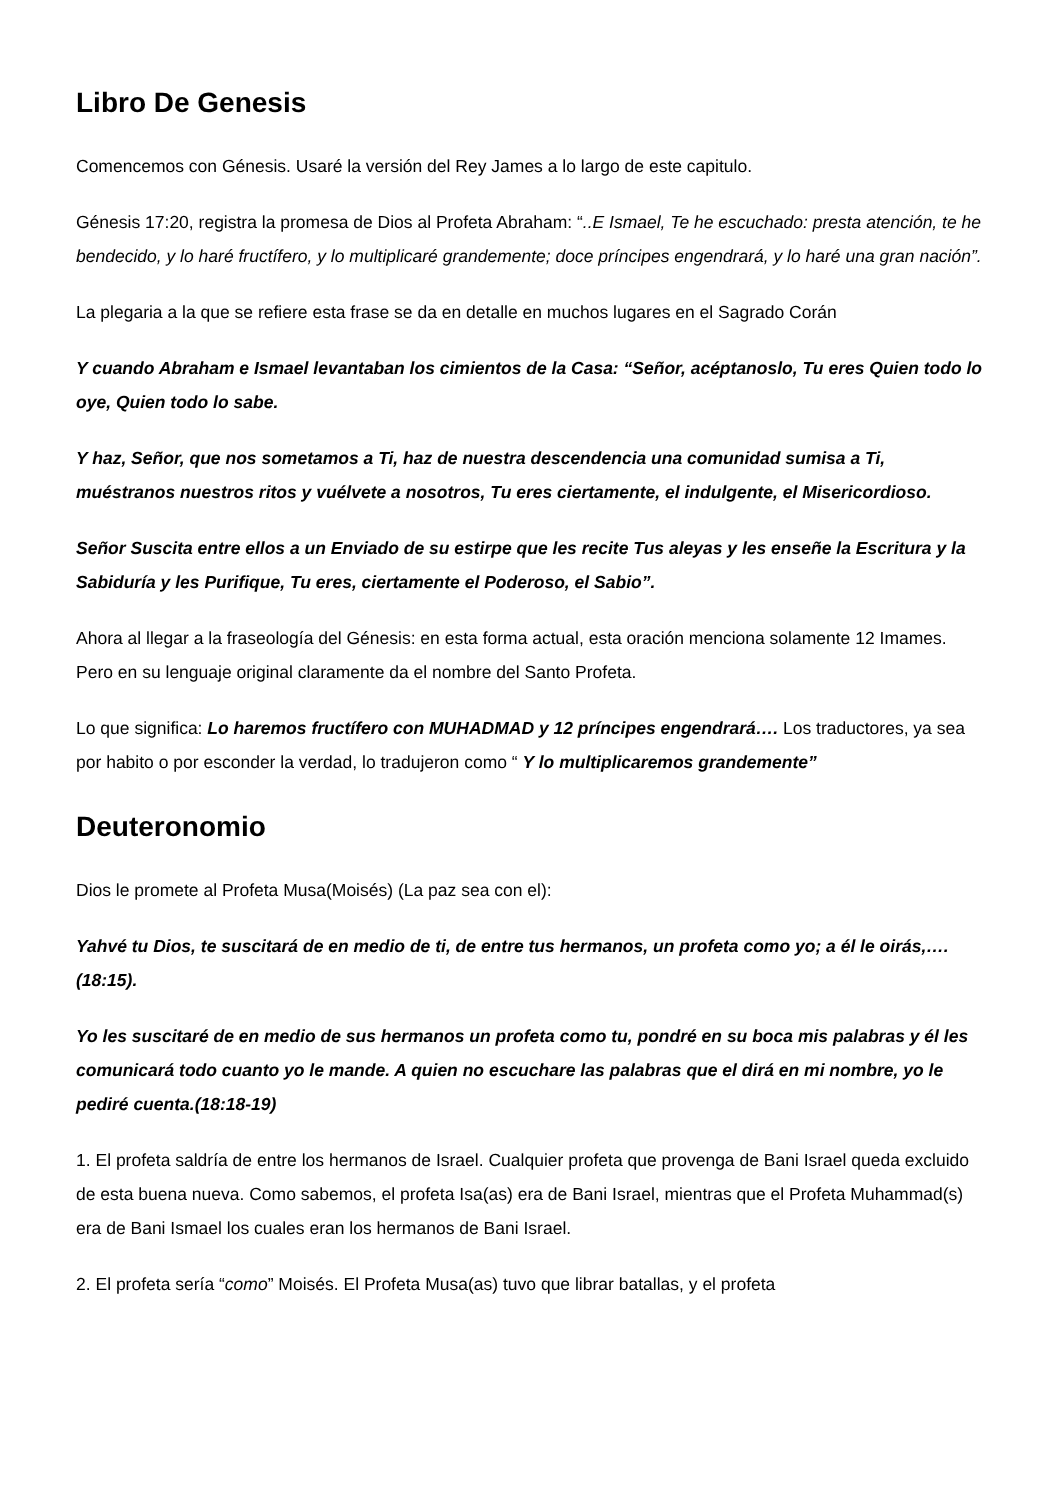Libro De Genesis
Comencemos con Génesis. Usaré la versión del Rey James a lo largo de este capitulo.
Génesis 17:20, registra la promesa de Dios al Profeta Abraham: “..E Ismael, Te he escuchado: presta atención, te he bendecido, y lo haré fructífero, y lo multiplicaré grandemente; doce príncipes engendrará, y lo haré una gran nación”.
La plegaria a la que se refiere esta frase se da en detalle en muchos lugares en el Sagrado Corán
Y cuando Abraham e Ismael levantaban los cimientos de la Casa: “Señor, acéptanoslo, Tu eres Quien todo lo oye, Quien todo lo sabe.
Y haz, Señor, que nos sometamos a Ti, haz de nuestra descendencia una comunidad sumisa a Ti, muéstranos nuestros ritos y vuélvete a nosotros, Tu eres ciertamente, el indulgente, el Misericordioso.
Señor Suscita entre ellos a un Enviado de su estirpe que les recite Tus aleyas y les enseñe la Escritura y la Sabiduría y les Purifique, Tu eres, ciertamente el Poderoso, el Sabio”.
Ahora al llegar a la fraseología del Génesis: en esta forma actual, esta oración menciona solamente 12 Imames. Pero en su lenguaje original claramente da el nombre del Santo Profeta.
Lo que significa: Lo haremos fructífero con MUHADMAD y 12 príncipes engendrará…. Los traductores, ya sea por habito o por esconder la verdad, lo tradujeron como “ Y lo multiplicaremos grandemente”
Deuteronomio
Dios le promete al Profeta Musa(Moisés) (La paz sea con el):
Yahvé tu Dios, te suscitará de en medio de ti, de entre tus hermanos, un profeta como yo; a él le oirás,…. (18:15).
Yo les suscitaré de en medio de sus hermanos un profeta como tu, pondré en su boca mis palabras y él les comunicará todo cuanto yo le mande. A quien no escuchare las palabras que el dirá en mi nombre, yo le pediré cuenta.(18:18-19)
1. El profeta saldría de entre los hermanos de Israel. Cualquier profeta que provenga de Bani Israel queda excluido de esta buena nueva. Como sabemos, el profeta Isa(as) era de Bani Israel, mientras que el Profeta Muhammad(s) era de Bani Ismael los cuales eran los hermanos de Bani Israel.
2. El profeta sería “como” Moisés. El Profeta Musa(as) tuvo que librar batallas, y el profeta